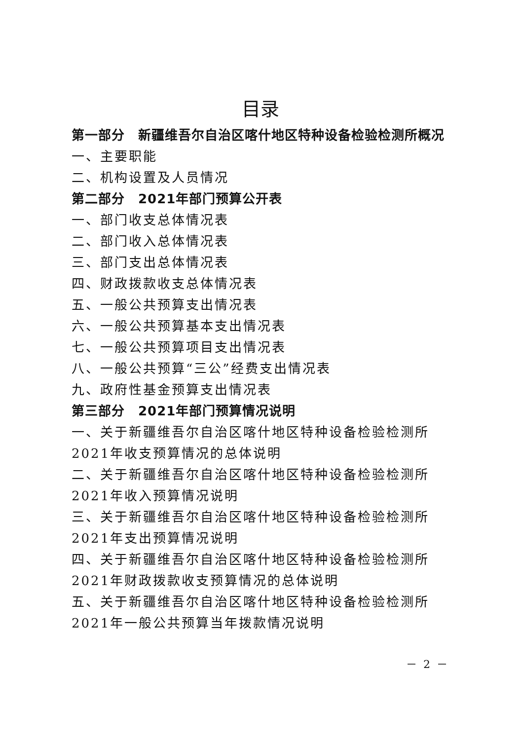目录
第一部分　新疆维吾尔自治区喀什地区特种设备检验检测所概况
一、主要职能
二、机构设置及人员情况
第二部分　2021年部门预算公开表
一、部门收支总体情况表
二、部门收入总体情况表
三、部门支出总体情况表
四、财政拨款收支总体情况表
五、一般公共预算支出情况表
六、一般公共预算基本支出情况表
七、一般公共预算项目支出情况表
八、一般公共预算“三公”经费支出情况表
九、政府性基金预算支出情况表
第三部分　2021年部门预算情况说明
一、关于新疆维吾尔自治区喀什地区特种设备检验检测所2021年收支预算情况的总体说明
二、关于新疆维吾尔自治区喀什地区特种设备检验检测所2021年收入预算情况说明
三、关于新疆维吾尔自治区喀什地区特种设备检验检测所2021年支出预算情况说明
四、关于新疆维吾尔自治区喀什地区特种设备检验检测所2021年财政拨款收支预算情况的总体说明
五、关于新疆维吾尔自治区喀什地区特种设备检验检测所2021年一般公共预算当年拨款情况说明
－ 2 －